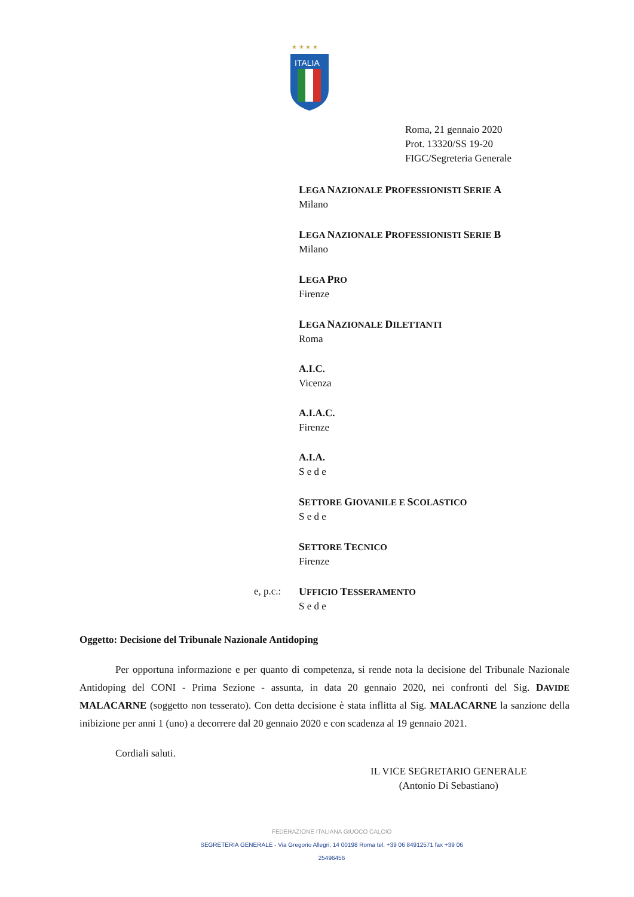★ ★ ★ ★
ITALIA
Roma, 21 gennaio 2020
Prot. 13320/SS 19-20
FIGC/Segreteria Generale
LEGA NAZIONALE PROFESSIONISTI SERIE A
Milano
LEGA NAZIONALE PROFESSIONISTI SERIE B
Milano
LEGA PRO
Firenze
LEGA NAZIONALE DILETTANTI
Roma
A.I.C.
Vicenza
A.I.A.C.
Firenze
A.I.A.
S e d e
SETTORE GIOVANILE E SCOLASTICO
S e d e
SETTORE TECNICO
Firenze
e, p.c.:
UFFICIO TESSERAMENTO
S e d e
Oggetto: Decisione del Tribunale Nazionale Antidoping
Per opportuna informazione e per quanto di competenza, si rende nota la decisione del Tribunale Nazionale Antidoping del CONI - Prima Sezione - assunta, in data 20 gennaio 2020, nei confronti del Sig. DAVIDE MALACARNE (soggetto non tesserato). Con detta decisione è stata inflitta al Sig. MALACARNE la sanzione della inibizione per anni 1 (uno) a decorrere dal 20 gennaio 2020 e con scadenza al 19 gennaio 2021.
Cordiali saluti.
IL VICE SEGRETARIO GENERALE
(Antonio Di Sebastiano)
FEDERAZIONE ITALIANA GIUOCO CALCIO
SEGRETERIA GENERALE - Via Gregorio Allegri, 14 00198 Roma tel. +39 06 84912571 fax +39 06 25496456